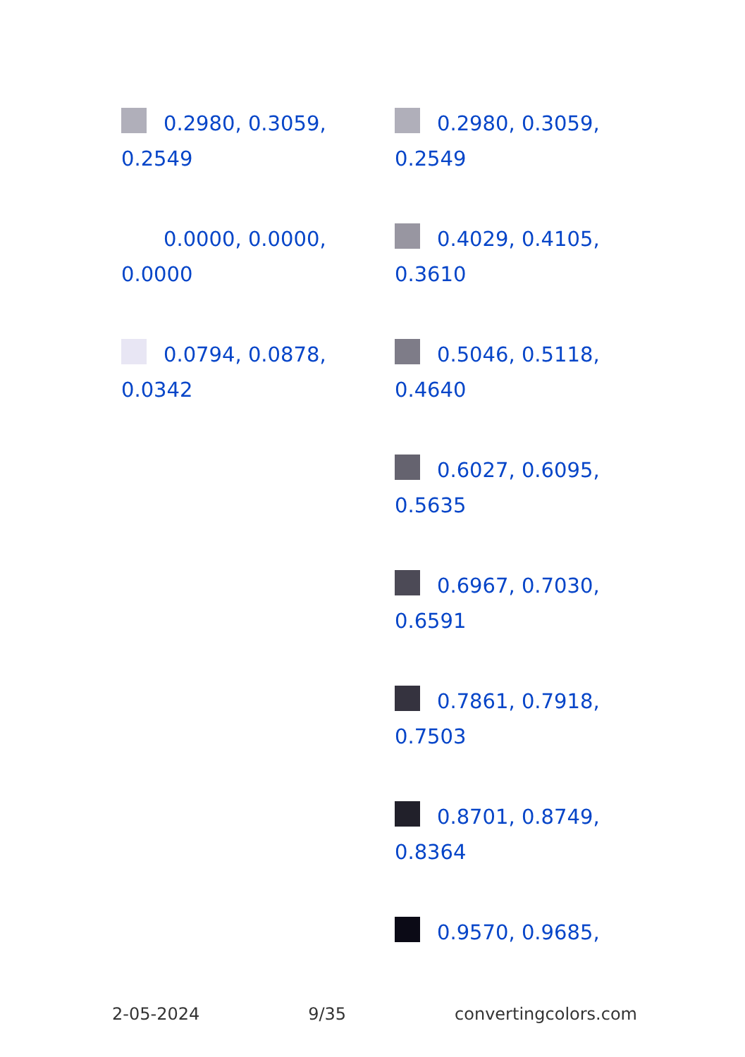0.2980, 0.3059,
0.2549
0.0000, 0.0000,
0.0000
0.0794, 0.0878,
0.0342
0.2980, 0.3059,
0.2549
0.4029, 0.4105,
0.3610
0.5046, 0.5118,
0.4640
0.6027, 0.6095,
0.5635
0.6967, 0.7030,
0.6591
0.7861, 0.7918,
0.7503
0.8701, 0.8749,
0.8364
0.9570, 0.9685,
2-05-2024 9/35 convertingcolors.com